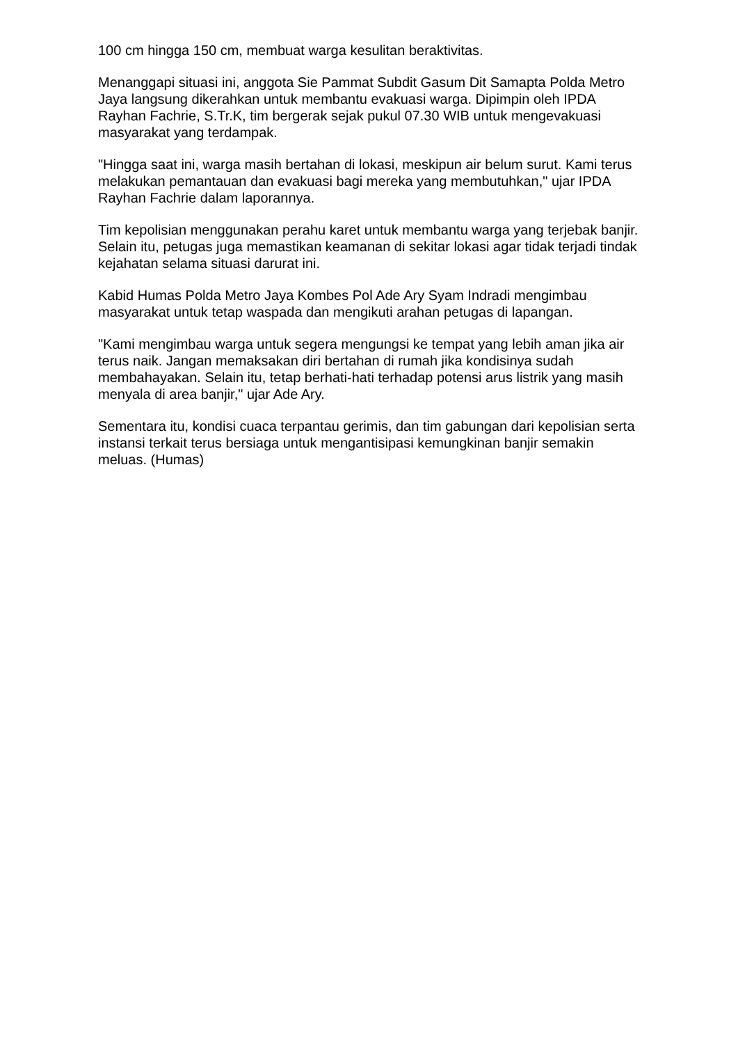100 cm hingga 150 cm, membuat warga kesulitan beraktivitas.
Menanggapi situasi ini, anggota Sie Pammat Subdit Gasum Dit Samapta Polda Metro Jaya langsung dikerahkan untuk membantu evakuasi warga. Dipimpin oleh IPDA Rayhan Fachrie, S.Tr.K, tim bergerak sejak pukul 07.30 WIB untuk mengevakuasi masyarakat yang terdampak.
"Hingga saat ini, warga masih bertahan di lokasi, meskipun air belum surut. Kami terus melakukan pemantauan dan evakuasi bagi mereka yang membutuhkan," ujar IPDA Rayhan Fachrie dalam laporannya.
Tim kepolisian menggunakan perahu karet untuk membantu warga yang terjebak banjir. Selain itu, petugas juga memastikan keamanan di sekitar lokasi agar tidak terjadi tindak kejahatan selama situasi darurat ini.
Kabid Humas Polda Metro Jaya Kombes Pol Ade Ary Syam Indradi mengimbau masyarakat untuk tetap waspada dan mengikuti arahan petugas di lapangan.
"Kami mengimbau warga untuk segera mengungsi ke tempat yang lebih aman jika air terus naik. Jangan memaksakan diri bertahan di rumah jika kondisinya sudah membahayakan. Selain itu, tetap berhati-hati terhadap potensi arus listrik yang masih menyala di area banjir," ujar Ade Ary.
Sementara itu, kondisi cuaca terpantau gerimis, dan tim gabungan dari kepolisian serta instansi terkait terus bersiaga untuk mengantisipasi kemungkinan banjir semakin meluas. (Humas)